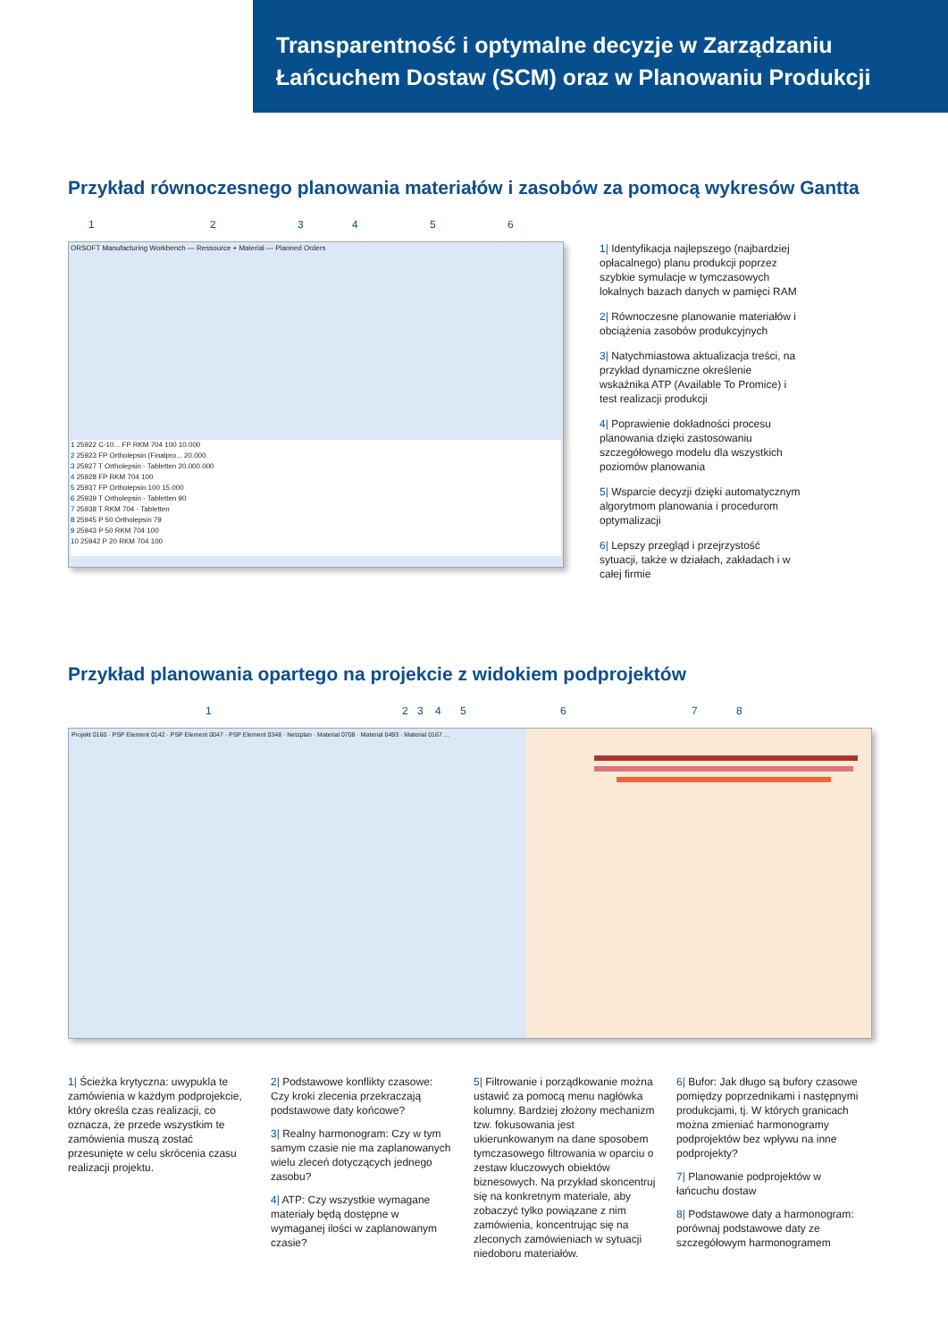Transparentność i optymalne decyzje w Zarządzaniu Łańcuchem Dostaw (SCM) oraz w Planowaniu Produkcji
Przykład równoczesnego planowania materiałów i zasobów za pomocą wykresów Gantta
1 2 3 4 5 6
ORSOFT Manufacturing Workbench — Ressource + Material — Planned Orders
1 25922 C-10... FP RKM 704 100 10.000
2 25923 FP Ortholepsin (Finalpro... 20.000
3 25927 T Ortholepsin - Tabletten 20.000.000
4 25928 FP RKM 704 100
5 25937 FP Ortholepsin 100 15.000
6 25939 T Ortholepsin - Tabletten 90
7 25938 T RKM 704 - Tabletten
8 25945 P 50 Ortholepsin 79
9 25943 P 50 RKM 704 100
10 25942 P 20 RKM 704 100
1| Identyfikacja najlepszego (najbardziej opłacalnego) planu produkcji poprzez szybkie symulacje w tymczasowych lokalnych bazach danych w pamięci RAM
2| Równoczesne planowanie materiałów i obciążenia zasobów produkcyjnych
3| Natychmiastowa aktualizacja treści, na przykład dynamiczne określenie wskaźnika ATP (Available To Promice) i test realizacji produkcji
4| Poprawienie dokładności procesu planowania dzięki zastosowaniu szczegółowego modelu dla wszystkich poziomów planowania
5| Wsparcie decyzji dzięki automatycznym algorytmom planowania i procedurom optymalizacji
6| Lepszy przegląd i przejrzystość sytuacji, także w działach, zakładach i w całej firmie
Przykład planowania opartego na projekcie z widokiem podprojektów
1 2 3 4 5 6 7 8
Projekt 0160 · PSP Element 0142 · PSP Element 0047 · PSP Element 0348 · Netzplan · Material 0708 · Material 0493 · Material 0167 …
1| Ścieżka krytyczna: uwypukla te zamówienia w każdym podprojekcie, który określa czas realizacji, co oznacza, że przede wszystkim te zamówienia muszą zostać przesunięte w celu skrócenia czasu realizacji projektu.
2| Podstawowe konflikty czasowe: Czy kroki zlecenia przekraczają podstawowe daty końcowe?
3| Realny harmonogram: Czy w tym samym czasie nie ma zaplanowanych wielu zleceń dotyczących jednego zasobu?
4| ATP: Czy wszystkie wymagane materiały będą dostępne w wymaganej ilości w zaplanowanym czasie?
5| Filtrowanie i porządkowanie można ustawić za pomocą menu nagłówka kolumny. Bardziej złożony mechanizm tzw. fokusowania jest ukierunkowanym na dane sposobem tymczasowego filtrowania w oparciu o zestaw kluczowych obiektów biznesowych. Na przykład skoncentruj się na konkretnym materiale, aby zobaczyć tylko powiązane z nim zamówienia, koncentrując się na zleconych zamówieniach w sytuacji niedoboru materiałów.
6| Bufor: Jak długo są bufory czasowe pomiędzy poprzednikami i następnymi produkcjami, tj. W których granicach można zmieniać harmonogramy podprojektów bez wpływu na inne podprojekty?
7| Planowanie podprojektów w łańcuchu dostaw
8| Podstawowe daty a harmonogram: porównaj podstawowe daty ze szczegółowym harmonogramem